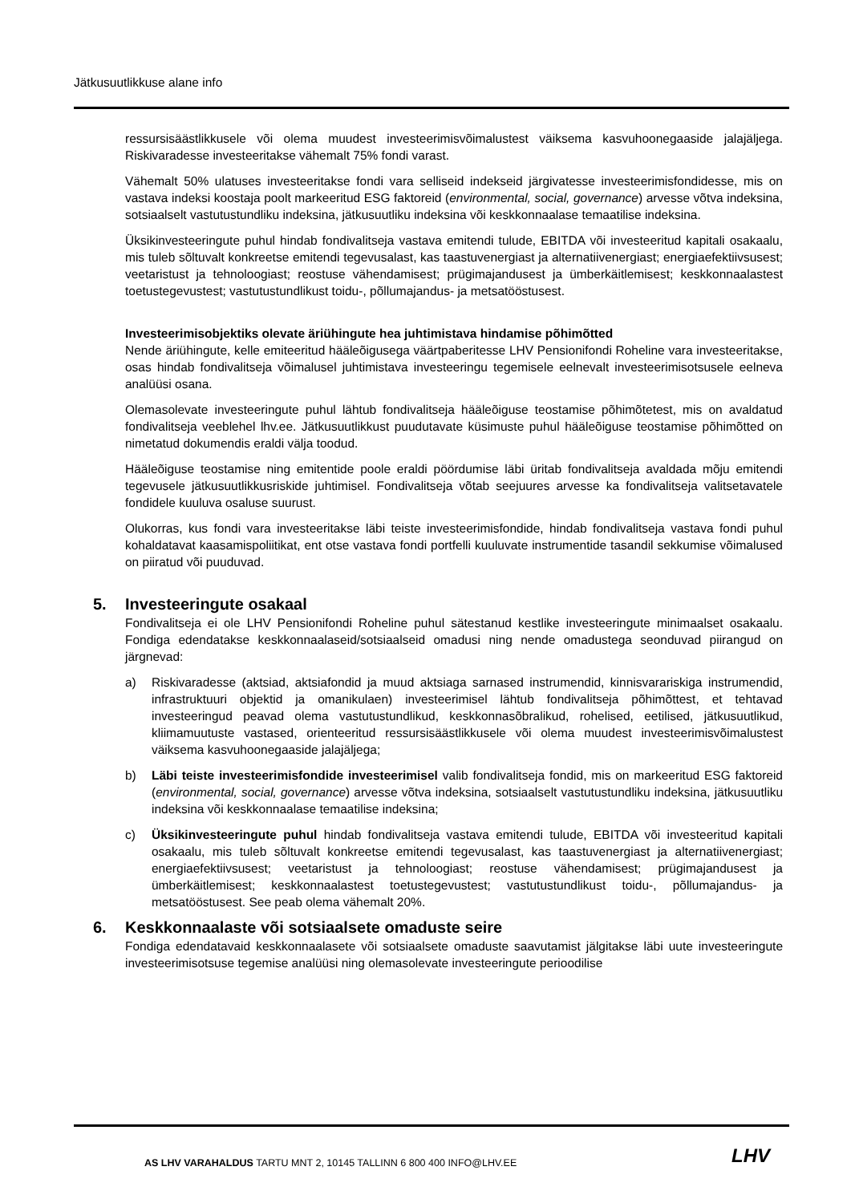Jätkusuutlikkuse alane info
ressursisäästlikkusele või olema muudest investeerimisvõimalustest väiksema kasvuhoonegaaside jalajäljega. Riskivaradesse investeeritakse vähemalt 75% fondi varast.
Vähemalt 50% ulatuses investeeritakse fondi vara selliseid indekseid järgivatesse investeerimisfondidesse, mis on vastava indeksi koostaja poolt markeeritud ESG faktoreid (environmental, social, governance) arvesse võtva indeksina, sotsiaalselt vastutustundliku indeksina, jätkusuutliku indeksina või keskkonnaalase temaatilise indeksina.
Üksikinvesteeringute puhul hindab fondivalitseja vastava emitendi tulude, EBITDA või investeeritud kapitali osakaalu, mis tuleb sõltuvalt konkreetse emitendi tegevusalast, kas taastuvenergiast ja alternatiivenergiast; energiaefektiivsusest; veetaristust ja tehnoloogiast; reostuse vähendamisest; prügimajandusest ja ümberkäitlemisest; keskkonnaalastest toetustegevustest; vastutustundlikust toidu-, põllumajandus- ja metsatööstusest.
Investeerimisobjektiks olevate äriühingute hea juhtimistava hindamise põhimõtted
Nende äriühingute, kelle emiteeritud hääleõigusega väärtpaberitesse LHV Pensionifondi Roheline vara investeeritakse, osas hindab fondivalitseja võimalusel juhtimistava investeeringu tegemisele eelnevalt investeerimisotsusele eelneva analüüsi osana.
Olemasolevate investeeringute puhul lähtub fondivalitseja hääleõiguse teostamise põhimõtetest, mis on avaldatud fondivalitseja veeblehel lhv.ee. Jätkusuutlikkust puudutavate küsimuste puhul hääleõiguse teostamise põhimõtted on nimetatud dokumendis eraldi välja toodud.
Hääleõiguse teostamise ning emitentide poole eraldi pöördumise läbi üritab fondivalitseja avaldada mõju emitendi tegevusele jätkusuutlikkusriskide juhtimisel. Fondivalitseja võtab seejuures arvesse ka fondivalitseja valitsetavatele fondidele kuuluva osaluse suurust.
Olukorras, kus fondi vara investeeritakse läbi teiste investeerimisfondide, hindab fondivalitseja vastava fondi puhul kohaldatavat kaasamispoliitikat, ent otse vastava fondi portfelli kuuluvate instrumentide tasandil sekkumise võimalused on piiratud või puuduvad.
5. Investeeringute osakaal
Fondivalitseja ei ole LHV Pensionifondi Roheline puhul sätestanud kestlike investeeringute minimaalset osakaalu. Fondiga edendatakse keskkonnaalaseid/sotsiaalseid omadusi ning nende omadustega seonduvad piirangud on järgnevad:
a) Riskivaradesse (aktsiad, aktsiafondid ja muud aktsiaga sarnased instrumendid, kinnisvarariskiga instrumendid, infrastruktuuri objektid ja omanikulaen) investeerimisel lähtub fondivalitseja põhimõttest, et tehtavad investeeringud peavad olema vastutustundlikud, keskkonnasõbralikud, rohelised, eetilised, jätkusuutlikud, kliimamuutuste vastased, orienteeritud ressursisäästlikkusele või olema muudest investeerimisvõimalustest väiksema kasvuhoonegaaside jalajäljega;
b) Läbi teiste investeerimisfondide investeerimisel valib fondivalitseja fondid, mis on markeeritud ESG faktoreid (environmental, social, governance) arvesse võtva indeksina, sotsiaalselt vastutustundliku indeksina, jätkusuutliku indeksina või keskkonnaalase temaatilise indeksina;
c) Üksikinvesteeringute puhul hindab fondivalitseja vastava emitendi tulude, EBITDA või investeeritud kapitali osakaalu, mis tuleb sõltuvalt konkreetse emitendi tegevusalast, kas taastuvenergiast ja alternatiivenergiast; energiaefektiivsusest; veetaristust ja tehnoloogiast; reostuse vähendamisest; prügimajandusest ja ümberkäitlemisest; keskkonnaalastest toetustegevustest; vastutustundlikust toidu-, põllumajandus- ja metsatööstusest. See peab olema vähemalt 20%.
6. Keskkonnaalaste või sotsiaalsete omaduste seire
Fondiga edendatavaid keskkonnaalasete või sotsiaalsete omaduste saavutamist jälgitakse läbi uute investeeringute investeerimisotsuse tegemise analüüsi ning olemasolevate investeeringute perioodilise
AS LHV VARAHALDUS TARTU MNT 2, 10145 TALLINN 6 800 400 INFO@LHV.EE
LHV